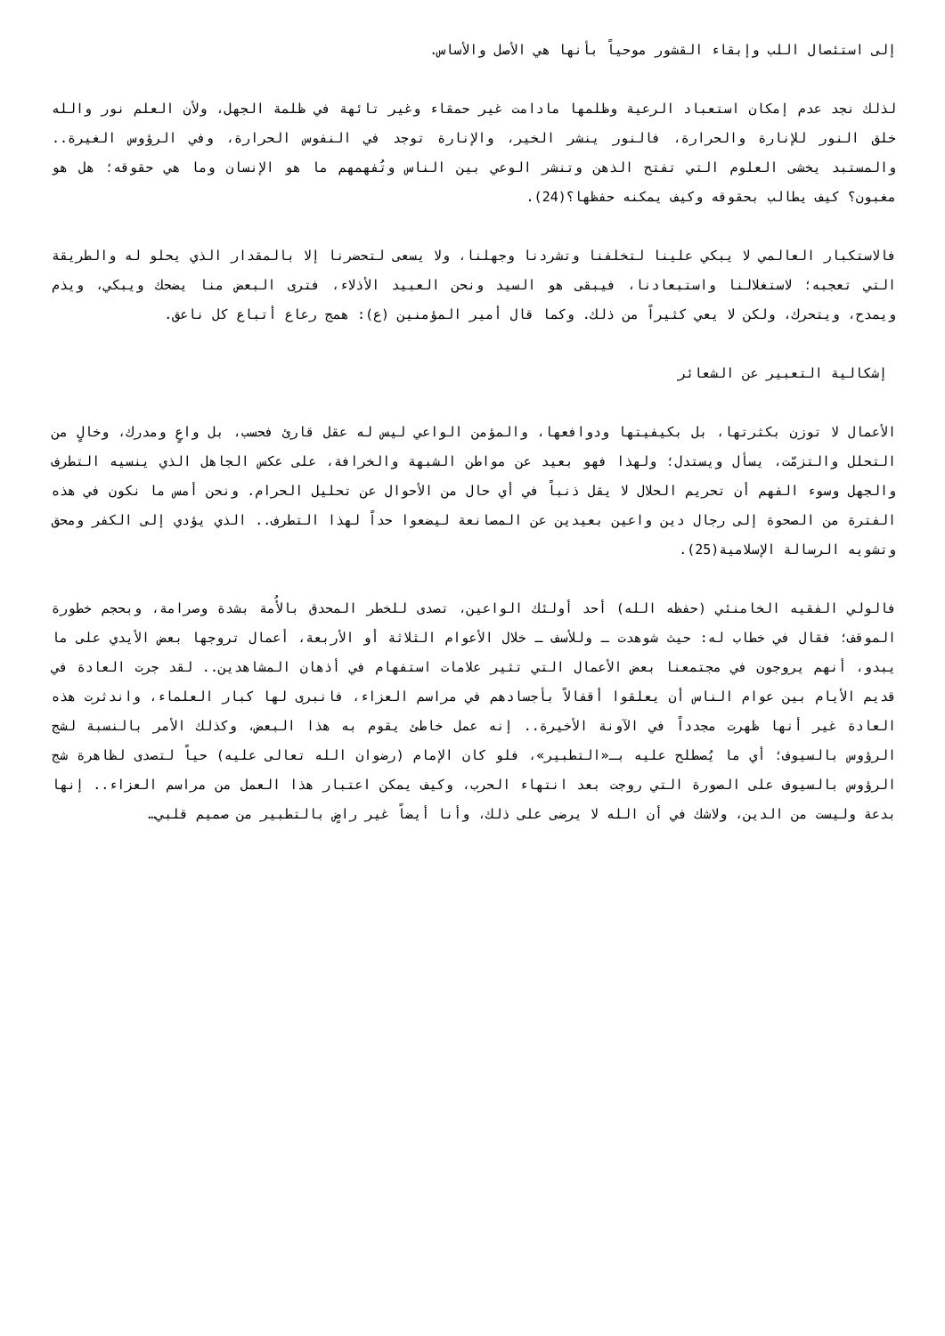إلى استئصال اللب وإبقاء القشور موحياً بأنها هي الأصل والأساس.
لذلك نجد عدم إمكان استعباد الرعية وظلمها مادامت غير حمقاء وغير تائهة في ظلمة الجهل، ولأن العلم نور والله خلق النور للإنارة والحرارة، فالنور ينشر الخير، والإنارة توجد في النفوس الحرارة، وفي الرؤوس الغيرة.. والمستبد يخشى العلوم التي تفتح الذهن وتنشر الوعي بين الناس وتُفهمهم ما هو الإنسان وما هي حقوقه؛ هل هو مغبون؟ كيف يطالب بحقوقه وكيف يمكنه حفظها؟(24).
فالاستكبار العالمي لا يبكي علينا لتخلفنا وتشردنا وجهلنا، ولا يسعى لتحضرنا إلا بالمقدار الذي يحلو له والطريقة التي تعجبه؛ لاستغلالنا واستبعادنا، فيبقى هو السيد ونحن العبيد الأذلاء، فترى البعض منا يضحك ويبكي، ويذم ويمدح، ويتحرك، ولكن لا يعي كثيراً من ذلك. وكما قال أمير المؤمنين (ع): همج رعاع أتباع كل ناعق.
إشكالية التعبير عن الشعائر
الأعمال لا توزن بكثرتها، بل بكيفيتها ودوافعها، والمؤمن الواعي ليس له عقل قارئ فحسب، بل واعٍ ومدرك، وخالٍ من التحلل والتزمّت، يسأل ويستدل؛ ولهذا فهو بعيد عن مواطن الشبهة والخرافة، على عكس الجاهل الذي ينسيه التطرف والجهل وسوء الفهم أن تحريم الحلال لا يقل ذنباً في أي حال من الأحوال عن تحليل الحرام. ونحن أمس ما نكون في هذه الفترة من الصحوة إلى رجال دين واعين بعيدين عن المصانعة ليضعوا حداً لهذا التطرف.. الذي يؤدي إلى الكفر ومحق وتشويه الرسالة الإسلامية(25).
فالولي الفقيه الخامنئي (حفظه الله) أحد أولئك الواعين، تصدى للخطر المحدق بالأُمة بشدة وصرامة، وبحجم خطورة الموقف؛ فقال في خطاب له: حيث شوهدت ـ وللأسف ـ خلال الأعوام الثلاثة أو الأربعة، أعمال تروجها بعض الأيدي على ما يبدو، أنهم يروجون في مجتمعنا بعض الأعمال التي تثير علامات استفهام في أذهان المشاهدين.. لقد جرت العادة في قديم الأيام بين عوام الناس أن يعلقوا أقفالاً بأجسادهم في مراسم العزاء، فانبرى لها كبار العلماء، واندثرت هذه العادة غير أنها ظهرت مجدداً في الآونة الأخيرة.. إنه عمل خاطئ يقوم به هذا البعض، وكذلك الأمر بالنسبة لشج الرؤوس بالسيوف؛ أي ما يُصطلح عليه بـ«التطبير»، فلو كان الإمام (رضوان الله تعالى عليه) حياً لتصدى لظاهرة شج الرؤوس بالسيوف على الصورة التي روجت بعد انتهاء الحرب، وكيف يمكن اعتبار هذا العمل من مراسم العزاء.. إنها بدعة وليست من الدين، ولاشك في أن الله لا يرضى على ذلك، وأنا أيضاً غير راضٍ بالتطبير من صميم قلبي…